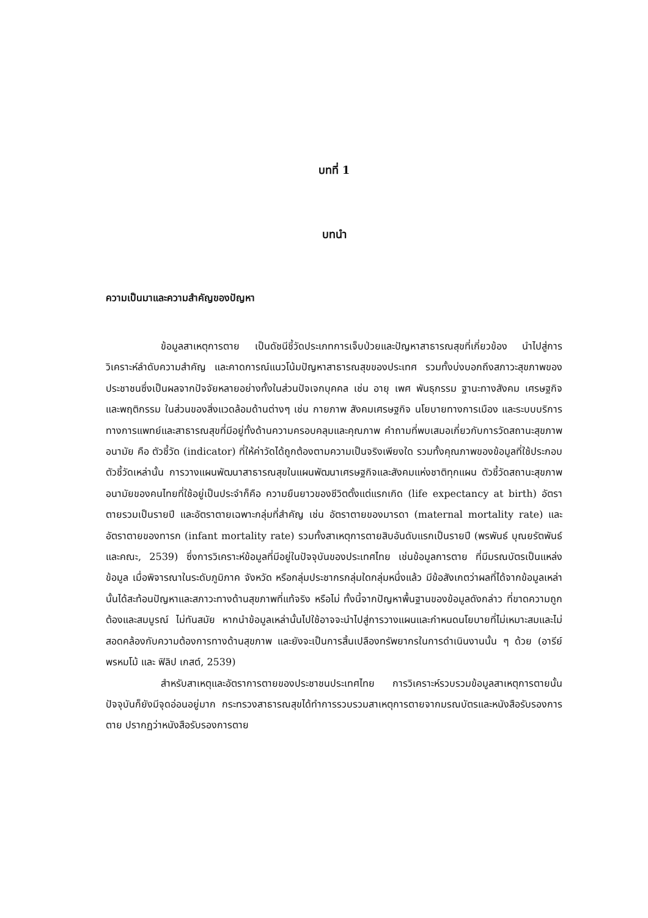บทที่ 1
บทนำ
ความเป็นมาและความสำคัญของปัญหา
ข้อมูลสาเหตุการตาย เป็นดัชนีชี้วัดประเภทการเจ็บป่วยและปัญหาสาธารณสุขที่เกี่ยวข้อง นำไปสู่การวิเคราะห์ลำดับความสำคัญ และคาดการณ์แนวโน้มปัญหาสาธารณสุขของประเทศ รวมทั้งบ่งบอกถึงสภาวะสุขภาพของประชาชนซึ่งเป็นผลจากปัจจัยหลายอย่างทั้งในส่วนปัจเจกบุคคล เช่น อายุ เพศ พันธุกรรม ฐานะทางสังคม เศรษฐกิจและพฤติกรรม ในส่วนของสิ่งแวดล้อมด้านต่างๆ เช่น กายภาพ สังคมเศรษฐกิจ นโยบายทางการเมือง และระบบบริการทางการแพทย์และสาธารณสุขที่มีอยู่ทั้งด้านความครอบคลุมและคุณภาพ คำถามที่พบเสมอเกี่ยวกับการวัดสถานะสุขภาพอนามัย คือ ตัวชี้วัด (indicator) ที่ให้ค่าวัดได้ถูกต้องตามความเป็นจริงเพียงใด รวมทั้งคุณภาพของข้อมูลที่ใช้ประกอบตัวชี้วัดเหล่านั้น การวางแผนพัฒนาสาธารณสุขในแผนพัฒนาเศรษฐกิจและสังคมแห่งชาติทุกแผน ตัวชี้วัดสถานะสุขภาพอนามัยของคนไทยที่ใช้อยู่เป็นประจำก็คือ ความยืนยาวของชีวิตตั้งแต่แรกเกิด (life expectancy at birth) อัตราตายรวมเป็นรายปี และอัตราตายเฉพาะกลุ่มที่สำคัญ เช่น อัตราตายของมารดา (maternal mortality rate) และอัตราตายของทารก (infant mortality rate) รวมทั้งสาเหตุการตายสิบอันดับแรกเป็นรายปี (พรพันธ์ บุณยรัตพันธ์ และคณะ, 2539) ซึ่งการวิเคราะห์ข้อมูลที่มีอยู่ในปัจจุบันของประเทศไทย เช่นข้อมูลการตาย ที่มีมรณบัตรเป็นแหล่งข้อมูล เมื่อพิจารณาในระดับภูมิภาค จังหวัด หรือกลุ่มประชากรกลุ่มใดกลุ่มหนึ่งแล้ว มีข้อสังเกตว่าผลที่ได้จากข้อมูลเหล่านั้นได้สะท้อนปัญหาและสภาวะทางด้านสุขภาพที่แท้จริง หรือไม่ ทั้งนี้จากปัญหาพื้นฐานของข้อมูลดังกล่าว ที่ขาดความถูกต้องและสมบูรณ์ ไม่ทันสมัย หากนำข้อมูลเหล่านั้นไปใช้อาจจะนำไปสู่การวางแผนและกำหนดนโยบายที่ไม่เหมาะสมและไม่สอดคล้องกับความต้องการทางด้านสุขภาพ และยังจะเป็นการสิ้นเปลืองทรัพยากรในการดำเนินงานนั้น ๆ ด้วย (อารีย์ พรหมโม้ และ ฟิลิป เกสต์, 2539)
สำหรับสาเหตุและอัตราการตายของประชาชนประเทศไทย การวิเคราะห์รวบรวมข้อมูลสาเหตุการตายนั้น ปัจจุบันก็ยังมีจุดอ่อนอยู่มาก กระทรวงสาธารณสุขได้ทำการรวบรวมสาเหตุการตายจากมรณบัตรและหนังสือรับรองการตาย ปรากฏว่าหนังสือรับรองการตาย